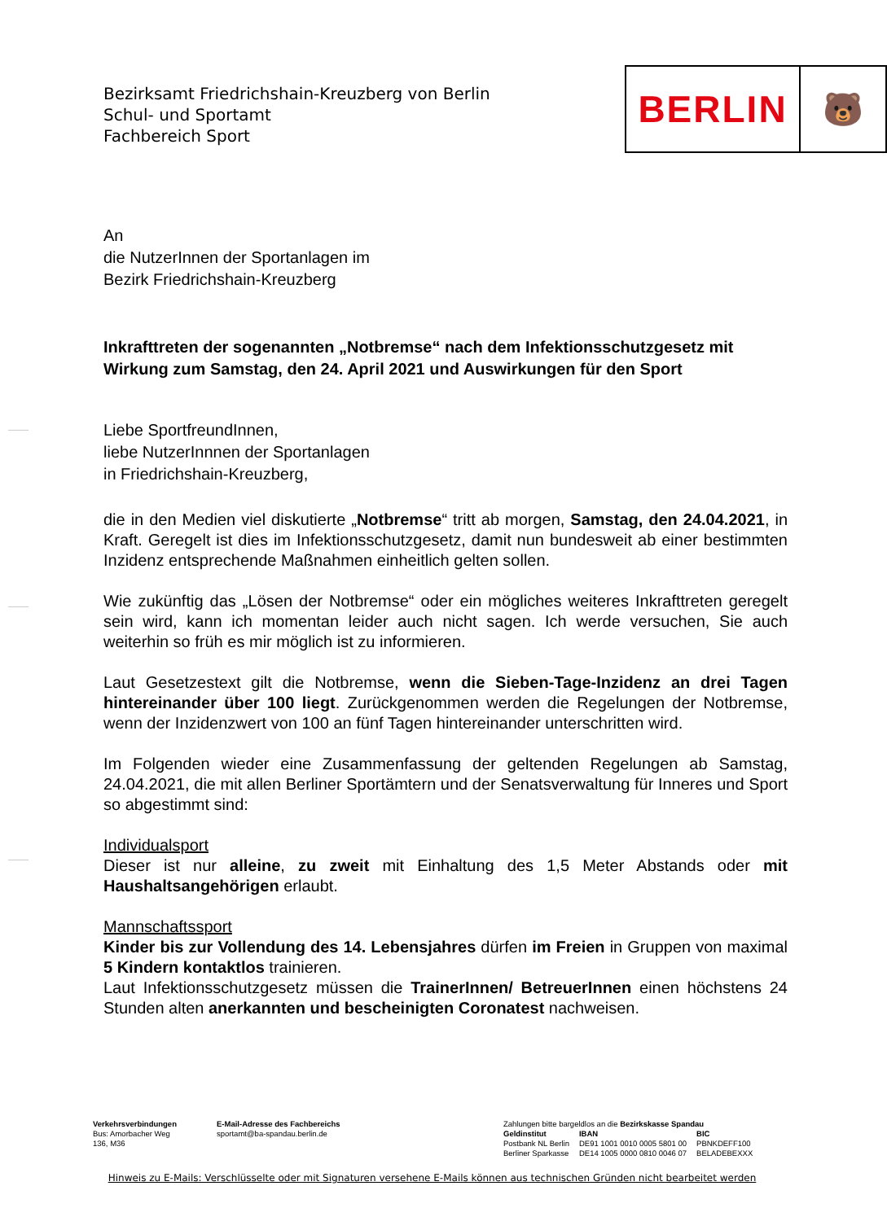Bezirksamt Friedrichshain-Kreuzberg von Berlin
Schul- und Sportamt
Fachbereich Sport
BERLIN
🐻
An
die NutzerInnen der Sportanlagen im
Bezirk Friedrichshain-Kreuzberg
Inkrafttreten der sogenannten „Notbremse“ nach dem Infektionsschutzgesetz mit Wirkung zum Samstag, den 24. April 2021 und Auswirkungen für den Sport
Liebe SportfreundInnen,
liebe NutzerInnnen der Sportanlagen
in Friedrichshain-Kreuzberg,
die in den Medien viel diskutierte „Notbremse“ tritt ab morgen, Samstag, den 24.04.2021, in Kraft. Geregelt ist dies im Infektionsschutzgesetz, damit nun bundesweit ab einer bestimmten Inzidenz entsprechende Maßnahmen einheitlich gelten sollen.
Wie zukünftig das „Lösen der Notbremse“ oder ein mögliches weiteres Inkrafttreten geregelt sein wird, kann ich momentan leider auch nicht sagen. Ich werde versuchen, Sie auch weiterhin so früh es mir möglich ist zu informieren.
Laut Gesetzestext gilt die Notbremse, wenn die Sieben-Tage-Inzidenz an drei Tagen hintereinander über 100 liegt. Zurückgenommen werden die Regelungen der Notbremse, wenn der Inzidenzwert von 100 an fünf Tagen hintereinander unterschritten wird.
Im Folgenden wieder eine Zusammenfassung der geltenden Regelungen ab Samstag, 24.04.2021, die mit allen Berliner Sportämtern und der Senatsverwaltung für Inneres und Sport so abgestimmt sind:
Individualsport
Dieser ist nur alleine, zu zweit mit Einhaltung des 1,5 Meter Abstands oder mit Haushaltsangehörigen erlaubt.
Mannschaftssport
Kinder bis zur Vollendung des 14. Lebensjahres dürfen im Freien in Gruppen von maximal 5 Kindern kontaktlos trainieren.
Laut Infektionsschutzgesetz müssen die TrainerInnen/ BetreuerInnen einen höchstens 24 Stunden alten anerkannten und bescheinigten Coronatest nachweisen.
| Verkehrsverbindungen Bus: Amorbacher Weg 136, M36 | E-Mail-Adresse des Fachbereichs sportamt@ba-spandau.berlin.de | / Zahlungen bitte bargeldlos an die Bezirkskasse Spandau / / / / Geldinstitut / IBAN / BIC / / Postbank NL Berlin / DE91 1001 0010 0005 5801 00 / PBNKDEFF100 / / Berliner Sparkasse / DE14 1005 0000 0810 0046 07 / BELADEBEXXX / |
Hinweis zu E-Mails: Verschlüsselte oder mit Signaturen versehene E-Mails können aus technischen Gründen nicht bearbeitet werden